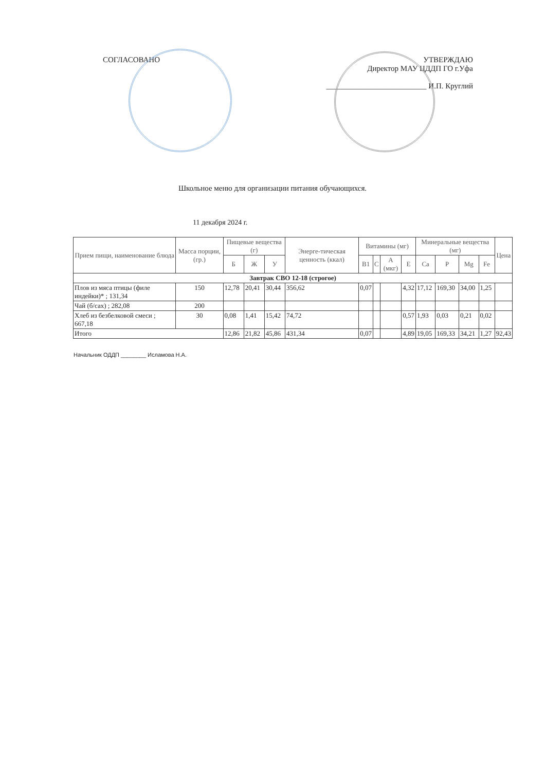СОГЛАСОВАНО УТВЕРЖДАЮ
Директор МАУ ЦДДП ГО г.Уфа
__________________________ И.П. Круглий
Школьное меню для организации питания обучающихся.
11 декабря 2024 г.
| Прием пищи, наименование блюда | Масса порции, (гр.) | Пищевые вещества (г) | | | Энерге-тическая ценность (ккал) | Витамины (мг) | | | | Минеральные вещества (мг) | | | | Цена |
| --- | --- | --- | --- | --- | --- | --- | --- | --- | --- | --- | --- | --- | --- | --- |
| | | Б | Ж | У | | B1 | C | A (мкг) | E | Ca | P | Mg | Fe | |
| Завтрак СВО 12-18 (строгое) | | | | | | | | | | | | | | |
| Плов из мяса птицы (филе индейки)* ; 131,34 | 150 | 12,78 | 20,41 | 30,44 | 356,62 | 0,07 | | | 4,32 | 17,12 | 169,30 | 34,00 | 1,25 | |
| Чай (б/сах) ; 282,08 | 200 | | | | | | | | | | | | | |
| Хлеб из безбелковой смеси ; 667,18 | 30 | 0,08 | 1,41 | 15,42 | 74,72 | | | | 0,57 | 1,93 | 0,03 | 0,21 | 0,02 | |
| Итого | | 12,86 | 21,82 | 45,86 | 431,34 | 0,07 | | | 4,89 | 19,05 | 169,33 | 34,21 | 1,27 | 92,43 |
Начальник ОДДП ________ Исламова Н.А.